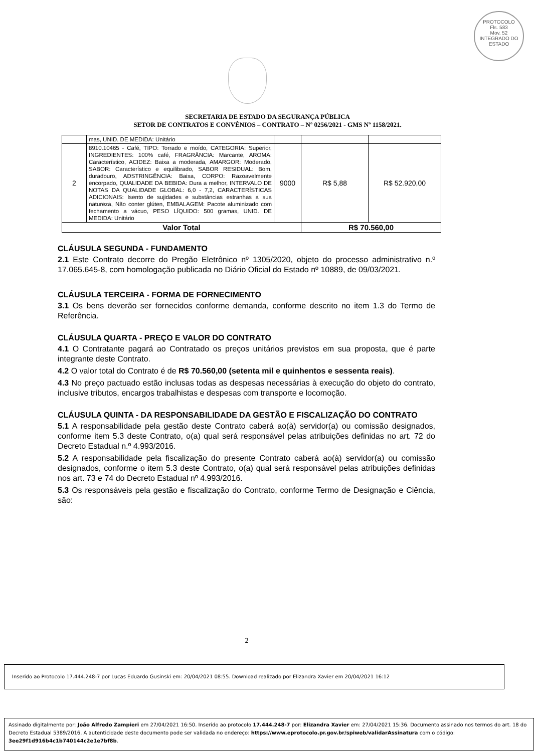PROTOCOLO
Fls. 583
Mov. 52
INTEGRADO DO ESTADO
SECRETARIA DE ESTADO DA SEGURANÇA PÚBLICA
SETOR DE CONTRATOS E CONVÊNIOS – CONTRATO – Nº 0256/2021 - GMS Nº 1158/2021.
| | mas, UNID. DE MEDIDA: Unitário | | | |
| 2 | 8910.10465 - Café, TIPO: Torrado e moído, CATEGORIA: Superior, INGREDIENTES: 100% café, FRAGRÂNCIA: Marcante, AROMA: Característico, ACIDEZ: Baixa a moderada, AMARGOR: Moderado, SABOR: Característico e equilibrado, SABOR RESIDUAL: Bom, duradouro, ADSTRINGÊNCIA: Baixa, CORPO: Razoavelmente encorpado, QUALIDADE DA BEBIDA: Dura a melhor, INTERVALO DE NOTAS DA QUALIDADE GLOBAL: 6,0 - 7,2, CARACTERÍSTICAS ADICIONAIS: Isento de sujidades e substâncias estranhas a sua natureza, Não conter glúten, EMBALAGEM: Pacote aluminizado com fechamento a vácuo, PESO LÍQUIDO: 500 gramas, UNID. DE MEDIDA: Unitário | 9000 | R$ 5,88 | R$ 52.920,00 |
| Valor Total | | | R$ 70.560,00 | |
CLÁUSULA SEGUNDA - FUNDAMENTO
2.1 Este Contrato decorre do Pregão Eletrônico nº 1305/2020, objeto do processo administrativo n.º 17.065.645-8, com homologação publicada no Diário Oficial do Estado nº 10889, de 09/03/2021.
CLÁUSULA TERCEIRA - FORMA DE FORNECIMENTO
3.1 Os bens deverão ser fornecidos conforme demanda, conforme descrito no item 1.3 do Termo de Referência.
CLÁUSULA QUARTA - PREÇO E VALOR DO CONTRATO
4.1 O Contratante pagará ao Contratado os preços unitários previstos em sua proposta, que é parte integrante deste Contrato.
4.2 O valor total do Contrato é de R$ 70.560,00 (setenta mil e quinhentos e sessenta reais).
4.3 No preço pactuado estão inclusas todas as despesas necessárias à execução do objeto do contrato, inclusive tributos, encargos trabalhistas e despesas com transporte e locomoção.
CLÁUSULA QUINTA - DA RESPONSABILIDADE DA GESTÃO E FISCALIZAÇÃO DO CONTRATO
5.1 A responsabilidade pela gestão deste Contrato caberá ao(à) servidor(a) ou comissão designados, conforme item 5.3 deste Contrato, o(a) qual será responsável pelas atribuições definidas no art. 72 do Decreto Estadual n.º 4.993/2016.
5.2 A responsabilidade pela fiscalização do presente Contrato caberá ao(à) servidor(a) ou comissão designados, conforme o item 5.3 deste Contrato, o(a) qual será responsável pelas atribuições definidas nos art. 73 e 74 do Decreto Estadual nº 4.993/2016.
5.3 Os responsáveis pela gestão e fiscalização do Contrato, conforme Termo de Designação e Ciência, são:
2
Inserido ao Protocolo 17.444.248-7 por Lucas Eduardo Gusinski em: 20/04/2021 08:55. Download realizado por Elizandra Xavier em 20/04/2021 16:12
Assinado digitalmente por: João Alfredo Zampieri em 27/04/2021 16:50. Inserido ao protocolo 17.444.248-7 por: Elizandra Xavier em: 27/04/2021 15:36. Documento assinado nos termos do art. 18 do Decreto Estadual 5389/2016. A autenticidade deste documento pode ser validada no endereço: https://www.eprotocolo.pr.gov.br/spiweb/validarAssinatura com o código: 3ee29f1d916b4c1b740144c2e1e7bf8b.